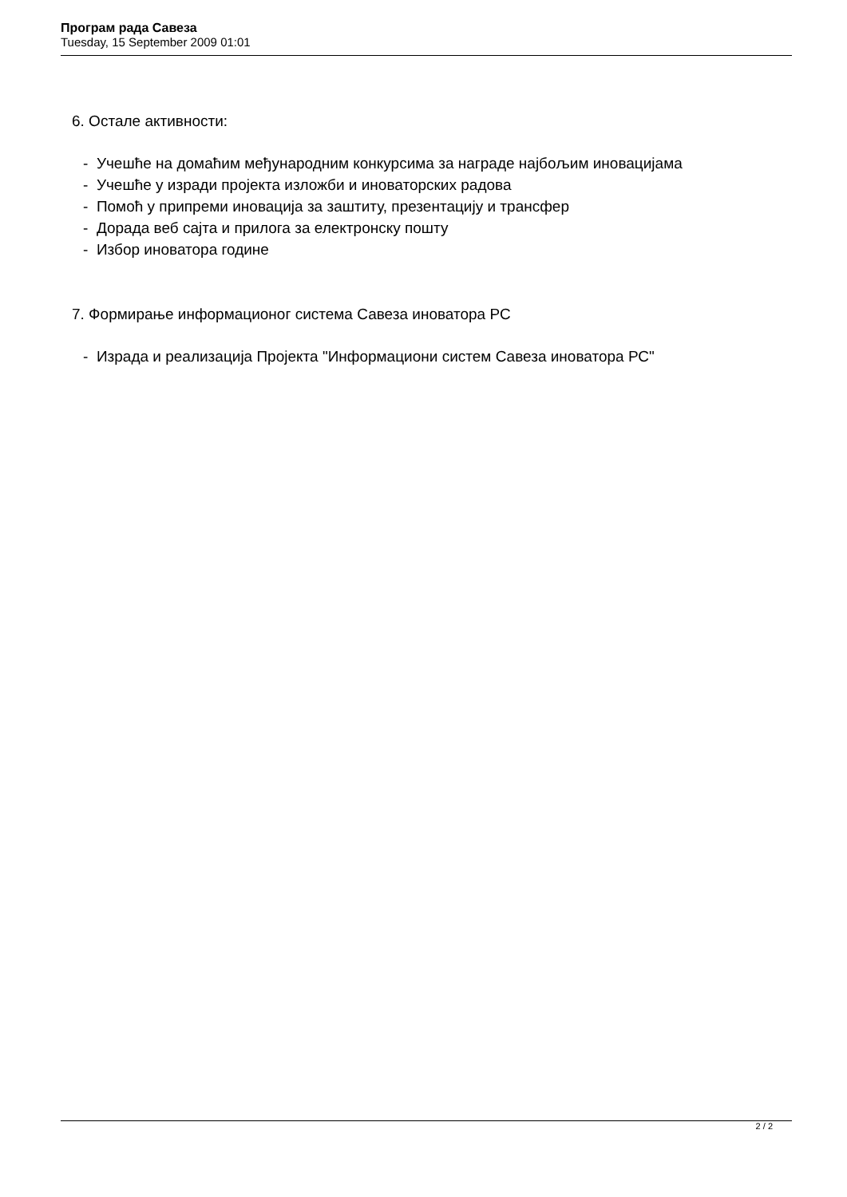Програм рада Савеза
Tuesday, 15 September 2009 01:01
6. Остале активности:
- Учешће на домаћим међународним конкурсима за награде најбољим иновацијама
- Учешће у изради пројекта изложби и иноваторских радова
- Помоћ у припреми иновација за заштиту, презентацију и трансфер
- Дорада веб сајта и прилога за електронску пошту
- Избор иноватора године
7. Формирање информационог система Савеза иноватора РС
- Израда и реализација Пројекта "Информациони систем Савеза иноватора РС"
2 / 2